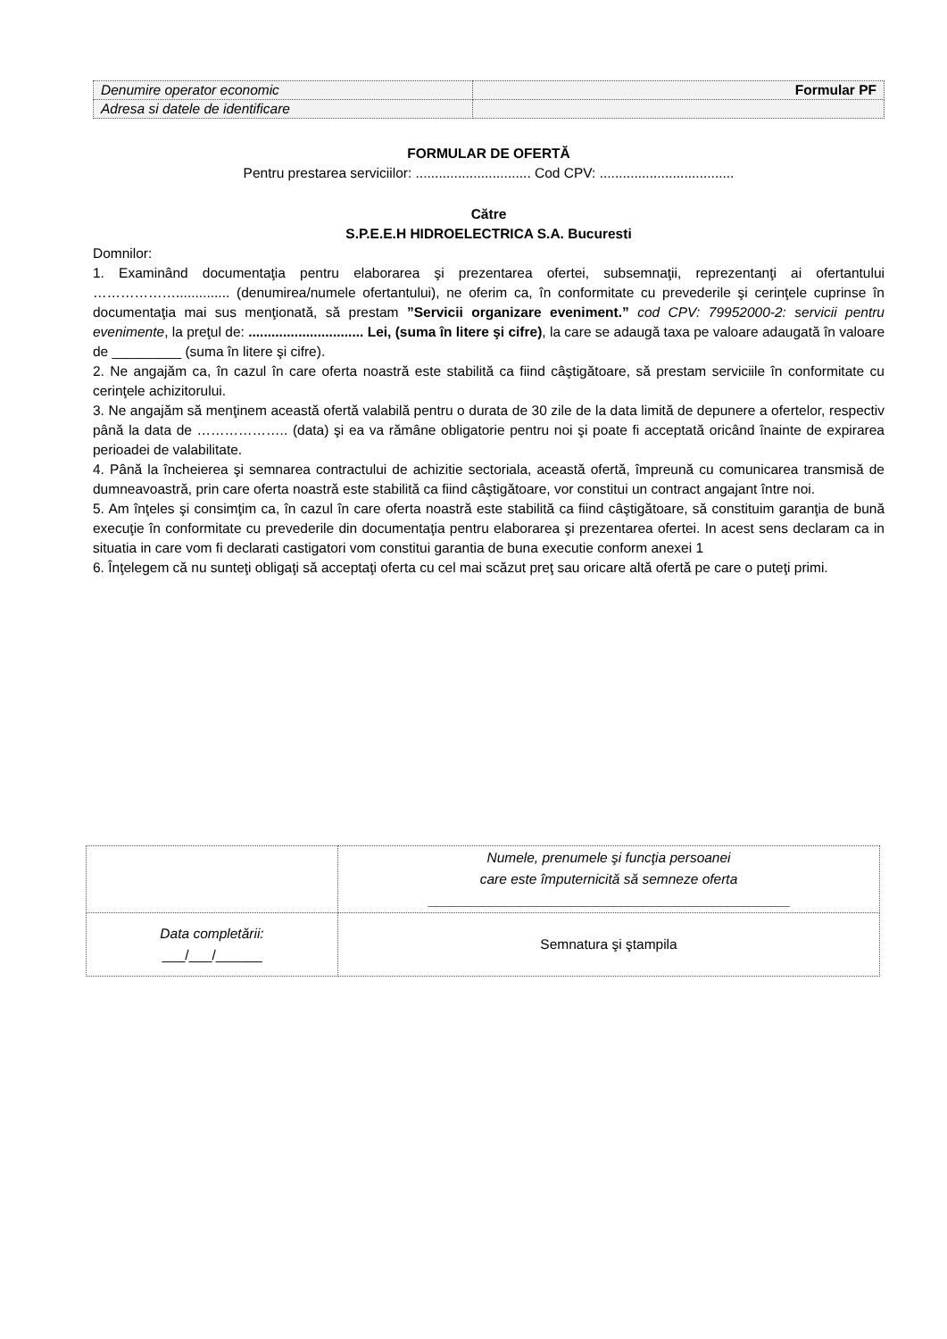| Denumire operator economic | Formular PF |
| Adresa si datele de identificare | |
FORMULAR DE OFERTĂ
Pentru prestarea serviciilor: .............................. Cod CPV: ...................................
Către
S.P.E.E.H HIDROELECTRICA S.A. Bucuresti
Domnilor:
1. Examinând documentaţia pentru elaborarea şi prezentarea ofertei, subsemnaţii, reprezentanţi ai ofertantului ……………….............. (denumirea/numele ofertantului), ne oferim ca, în conformitate cu prevederile şi cerinţele cuprinse în documentaţia mai sus menţionată, să prestam ”Servicii organizare eveniment.” cod CPV: 79952000-2: servicii pentru evenimente, la preţul de: .............................. Lei, (suma în litere şi cifre), la care se adaugă taxa pe valoare adaugată în valoare de _________ (suma în litere şi cifre).
2. Ne angajăm ca, în cazul în care oferta noastră este stabilită ca fiind câştigătoare, să prestam serviciile în conformitate cu cerinţele achizitorului.
3. Ne angajăm să menţinem această ofertă valabilă pentru o durata de 30 zile de la data limită de depunere a ofertelor, respectiv până la data de ……………….. (data) şi ea va rămâne obligatorie pentru noi şi poate fi acceptată oricând înainte de expirarea perioadei de valabilitate.
4. Până la încheierea şi semnarea contractului de achizitie sectoriala, această ofertă, împreună cu comunicarea transmisă de dumneavoastră, prin care oferta noastră este stabilită ca fiind câştigătoare, vor constitui un contract angajant între noi.
5. Am înţeles şi consimţim ca, în cazul în care oferta noastră este stabilită ca fiind câştigătoare, să constituim garanţia de bună execuţie în conformitate cu prevederile din documentaţia pentru elaborarea şi prezentarea ofertei. In acest sens declaram ca in situatia in care vom fi declarati castigatori vom constitui garantia de buna executie conform anexei 1
6. Înţelegem că nu sunteţi obligaţi să acceptaţi oferta cu cel mai scăzut preţ sau oricare altă ofertă pe care o puteţi primi.
| | Numele, prenumele şi funcţia persoanei care este împuternicită să semneze oferta _______________________________________________ |
| Data completării: ___/___/______ | Semnatura şi ştampila |